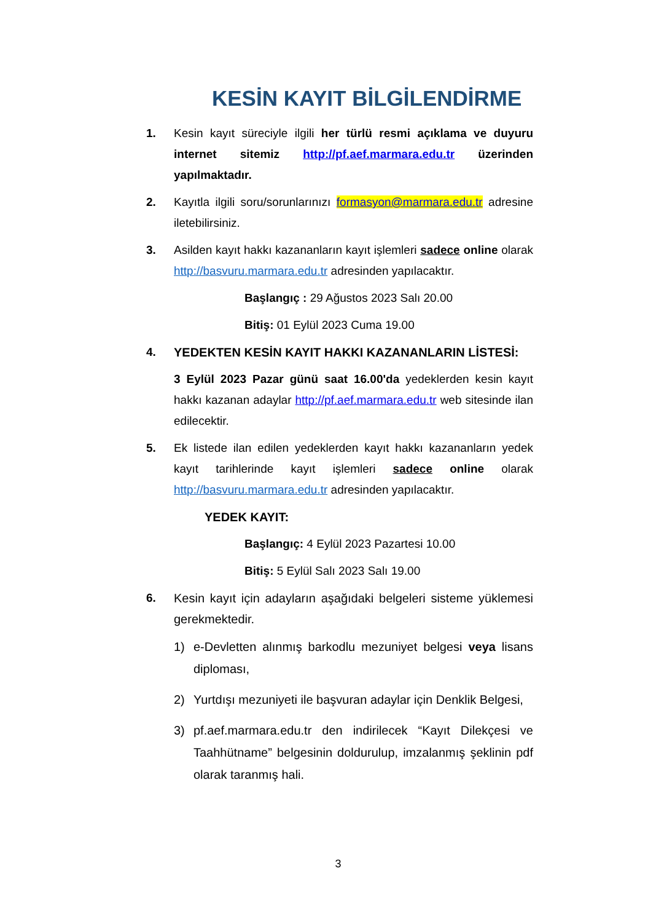KESİN KAYIT BİLGİLENDİRME
1. Kesin kayıt süreciyle ilgili her türlü resmi açıklama ve duyuru internet sitemiz http://pf.aef.marmara.edu.tr üzerinden yapılmaktadır.
2. Kayıtla ilgili soru/sorunlarınızı formasyon@marmara.edu.tr adresine iletebilirsiniz.
3. Asilden kayıt hakkı kazananların kayıt işlemleri sadece online olarak http://basvuru.marmara.edu.tr adresinden yapılacaktır.
Başlangıç : 29 Ağustos 2023 Salı 20.00
Bitiş: 01 Eylül 2023 Cuma 19.00
4. YEDEKTEN KESİN KAYIT HAKKI KAZANANLARIN LİSTESİ:
3 Eylül 2023 Pazar günü saat 16.00'da yedeklerden kesin kayıt hakkı kazanan adaylar http://pf.aef.marmara.edu.tr web sitesinde ilan edilecektir.
5. Ek listede ilan edilen yedeklerden kayıt hakkı kazananların yedek kayıt tarihlerinde kayıt işlemleri sadece online olarak http://basvuru.marmara.edu.tr adresinden yapılacaktır.
YEDEK KAYIT:
Başlangıç: 4 Eylül 2023 Pazartesi 10.00
Bitiş: 5 Eylül Salı 2023 Salı 19.00
6. Kesin kayıt için adayların aşağıdaki belgeleri sisteme yüklemesi gerekmektedir.
1) e-Devletten alınmış barkodlu mezuniyet belgesi veya lisans diploması,
2) Yurtdışı mezuniyeti ile başvuran adaylar için Denklik Belgesi,
3) pf.aef.marmara.edu.tr den indirilecek “Kayıt Dilekçesi ve Taahhütname” belgesinin doldurulup, imzalanmış şeklinin pdf olarak taranmış hali.
3